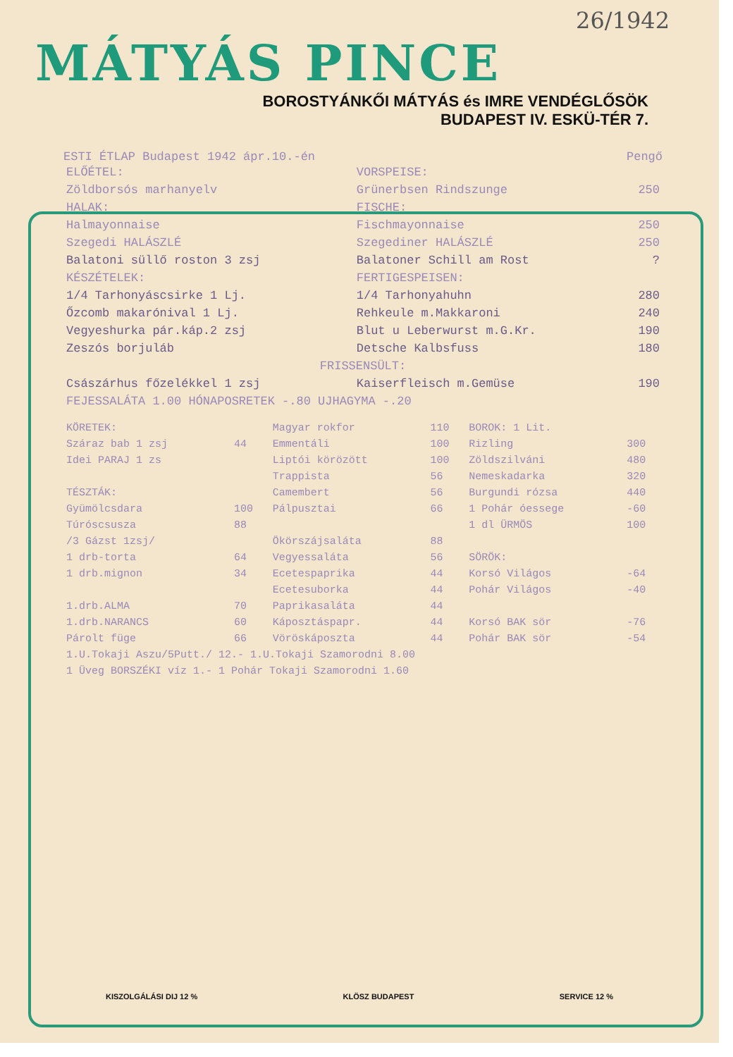26/1942
MÁTYÁS PINCE
BOROSTYÁNKŐI MÁTYÁS és IMRE VENDÉGLŐSÖK
BUDAPEST IV. ESKÜ-TÉR 7.
ESTI ÉTLAP Budapest 1942 ápr.10.-én Pengő
| ELŐÉTEL: | VORSPEISE: | |
| Zöldborsós marhanyelv | Grünerbsen Rindszunge | 250 |
| HALAK: | FISCHE: | |
| Halmayonnaise | Fischmayonnaise | 250 |
| Szegedi HALÁSZLÉ | Szegediner HALÁSZLÉ | 250 |
| Balatoni süllő roston 3 zsj | Balatoner Schill am Rost | ? |
| KÉSZÉTELEK: | FERTIGESPEISEN: | |
| 1/4 Tarhonyáscsirke 1 Lj. | 1/4 Tarhonyahuhn | 280 |
| Őzcomb makarónival 1 Lj. | Rehkeule m.Makkaroni | 240 |
| Vegyeshurka pár.káp.2 zsj | Blut u Leberwurst m.G.Kr. | 190 |
| Zeszós borjuláb | Detsche Kalbsfuss | 180 |
| FRISSENSÜLT: | | |
| Császárhus főzelékkel 1 zsj | Kaiserfleisch m.Gemüse | 190 |
| FEJESSALÁTA 1.00 HÓNAPOSRETEK -.80 UJHAGYMA -.20 | | |
| KÖRETEK: | | Magyar rokfor | 110 | BOROK: 1 Lit. | |
| Száraz bab 1 zsj | 44 | Emmentáli | 100 | Rizling | 300 |
| Idei PARAJ 1 zs | | Liptói körözött | 100 | Zöldszilváni | 480 |
| | | Trappista | 56 | Nemeskadarka | 320 |
| TÉSZTÁK: | | Camembert | 56 | Burgundi rózsa | 440 |
| Gyümölcsdara | 100 | Pálpusztai | 66 | 1 Pohár óessege | -60 |
| Túróscsusza | 88 | | | 1 dl ÜRMÖS | 100 |
| /3 Gázst 1zsj/ | | Ökörszájsaláta | 88 | | |
| 1 drb-torta | 64 | Vegyessaláta | 56 | SÖRÖK: | |
| 1 drb.mignon | 34 | Ecetespaprika | 44 | Korsó Világos | -64 |
| | | Ecetesuborka | 44 | Pohár Világos | -40 |
| 1.drb.ALMA | 70 | Paprikasaláta | 44 | | |
| 1.drb.NARANCS | 60 | Káposztáspapr. | 44 | Korsó BAK sör | -76 |
| Párolt füge | 66 | Vöröskáposzta | 44 | Pohár BAK sör | -54 |
| 1.U.Tokaji Aszu/5Putt./ 12.- 1.U.Tokaji Szamorodni 8.00 | | | | | |
| 1 Üveg BORSZÉKI víz 1.- 1 Pohár Tokaji Szamorodni 1.60 | | | | | |
KISZOLGÁLÁSI DIJ 12 % KLÖSZ BUDAPEST SERVICE 12 %